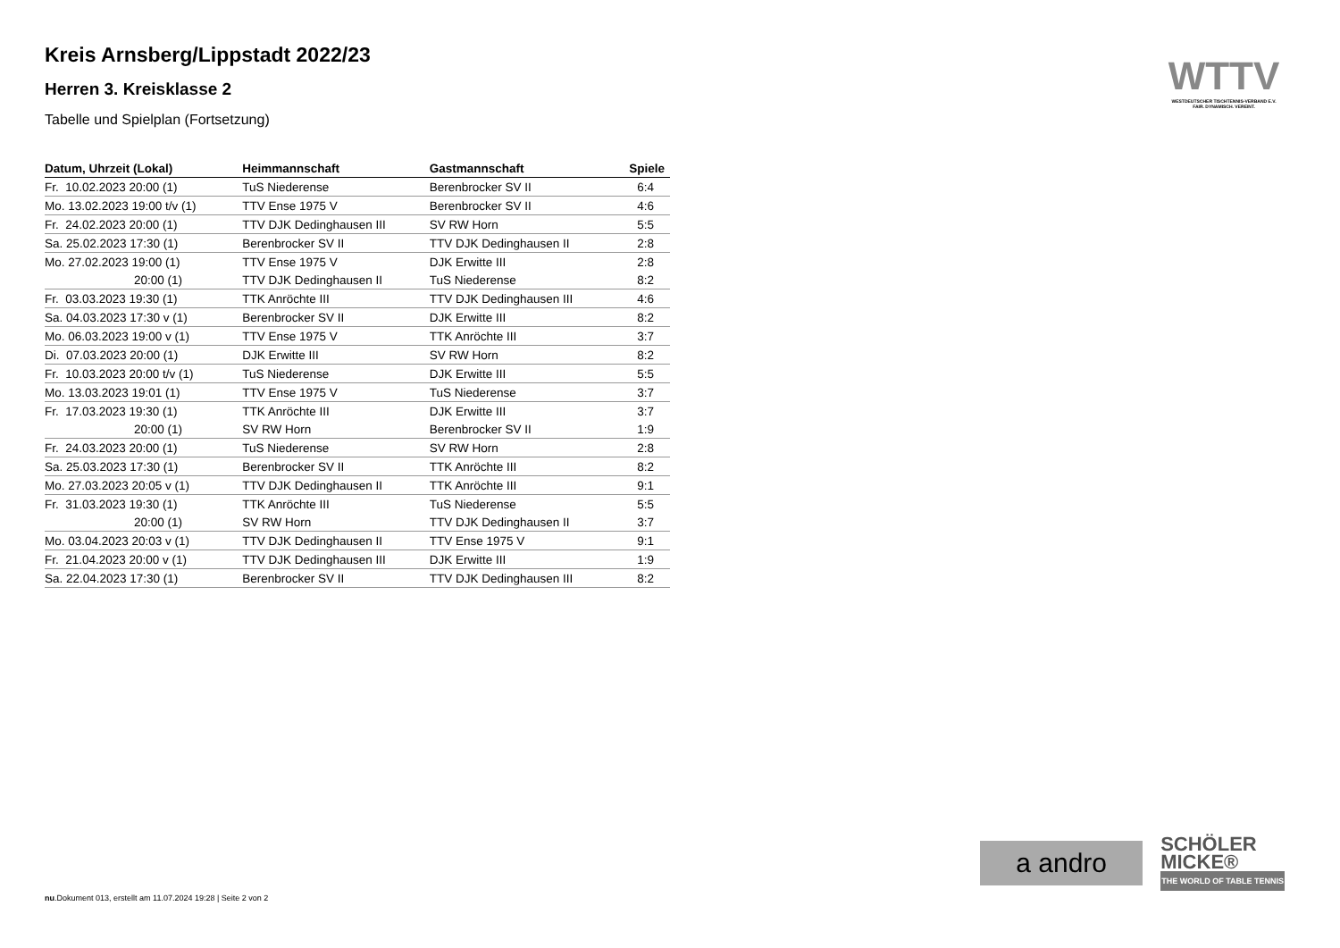Kreis Arnsberg/Lippstadt 2022/23
Herren 3. Kreisklasse 2
Tabelle und Spielplan (Fortsetzung)
| Datum, Uhrzeit (Lokal) | Heimmannschaft | Gastmannschaft | Spiele |
| --- | --- | --- | --- |
| Fr. 10.02.2023 20:00 (1) | TuS Niederense | Berenbrocker SV II | 6:4 |
| Mo. 13.02.2023 19:00 t/v (1) | TTV Ense 1975 V | Berenbrocker SV II | 4:6 |
| Fr. 24.02.2023 20:00 (1) | TTV DJK Dedinghausen III | SV RW Horn | 5:5 |
| Sa. 25.02.2023 17:30 (1) | Berenbrocker SV II | TTV DJK Dedinghausen II | 2:8 |
| Mo. 27.02.2023 19:00 (1) | TTV Ense 1975 V | DJK Erwitte III | 2:8 |
| 20:00 (1) | TTV DJK Dedinghausen II | TuS Niederense | 8:2 |
| Fr. 03.03.2023 19:30 (1) | TTK Anröchte III | TTV DJK Dedinghausen III | 4:6 |
| Sa. 04.03.2023 17:30 v (1) | Berenbrocker SV II | DJK Erwitte III | 8:2 |
| Mo. 06.03.2023 19:00 v (1) | TTV Ense 1975 V | TTK Anröchte III | 3:7 |
| Di. 07.03.2023 20:00 (1) | DJK Erwitte III | SV RW Horn | 8:2 |
| Fr. 10.03.2023 20:00 t/v (1) | TuS Niederense | DJK Erwitte III | 5:5 |
| Mo. 13.03.2023 19:01 (1) | TTV Ense 1975 V | TuS Niederense | 3:7 |
| Fr. 17.03.2023 19:30 (1) | TTK Anröchte III | DJK Erwitte III | 3:7 |
| 20:00 (1) | SV RW Horn | Berenbrocker SV II | 1:9 |
| Fr. 24.03.2023 20:00 (1) | TuS Niederense | SV RW Horn | 2:8 |
| Sa. 25.03.2023 17:30 (1) | Berenbrocker SV II | TTK Anröchte III | 8:2 |
| Mo. 27.03.2023 20:05 v (1) | TTV DJK Dedinghausen II | TTK Anröchte III | 9:1 |
| Fr. 31.03.2023 19:30 (1) | TTK Anröchte III | TuS Niederense | 5:5 |
| 20:00 (1) | SV RW Horn | TTV DJK Dedinghausen II | 3:7 |
| Mo. 03.04.2023 20:03 v (1) | TTV DJK Dedinghausen II | TTV Ense 1975 V | 9:1 |
| Fr. 21.04.2023 20:00 v (1) | TTV DJK Dedinghausen III | DJK Erwitte III | 1:9 |
| Sa. 22.04.2023 17:30 (1) | Berenbrocker SV II | TTV DJK Dedinghausen III | 8:2 |
WTTV
WESTDEUTSCHER TISCHTENNIS-VERBAND E.V.
FAIR. DYNAMISCH. VEREINT.
a andro
SCHÖLER
MICKE®
THE WORLD OF TABLE TENNIS
nu.Dokument 013, erstellt am 11.07.2024 19:28 | Seite 2 von 2